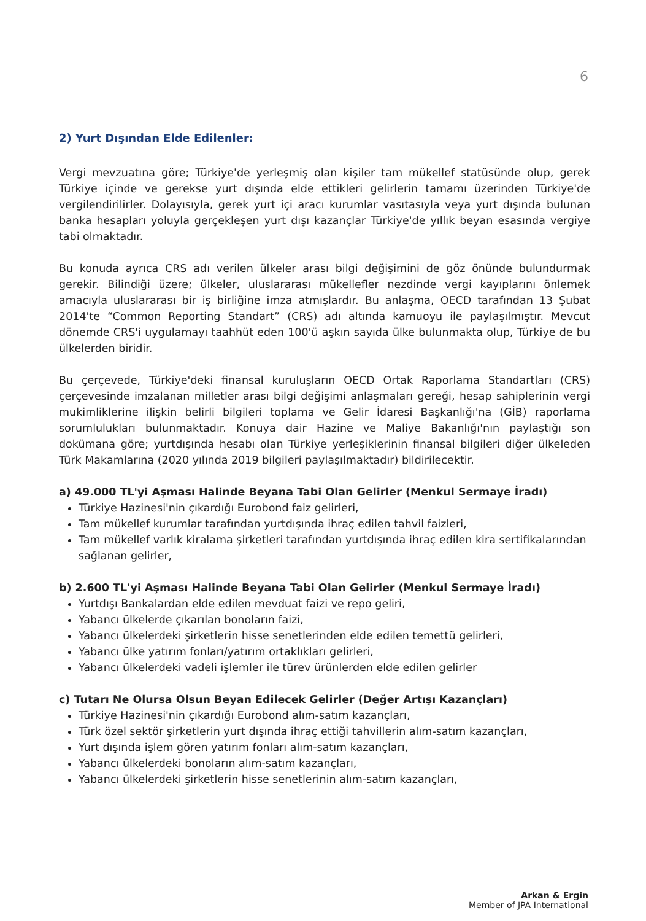6
2) Yurt Dışından Elde Edilenler:
Vergi mevzuatına göre; Türkiye'de yerleşmiş olan kişiler tam mükellef statüsünde olup, gerek Türkiye içinde ve gerekse yurt dışında elde ettikleri gelirlerin tamamı üzerinden Türkiye'de vergilendirilirler. Dolayısıyla, gerek yurt içi aracı kurumlar vasıtasıyla veya yurt dışında bulunan banka hesapları yoluyla gerçekleşen yurt dışı kazançlar Türkiye'de yıllık beyan esasında vergiye tabi olmaktadır.
Bu konuda ayrıca CRS adı verilen ülkeler arası bilgi değişimini de göz önünde bulundurmak gerekir. Bilindiği üzere; ülkeler, uluslararası mükellefler nezdinde vergi kayıplarını önlemek amacıyla uluslararası bir iş birliğine imza atmışlardır. Bu anlaşma, OECD tarafından 13 Şubat 2014'te “Common Reporting Standart” (CRS) adı altında kamuoyu ile paylaşılmıştır. Mevcut dönemde CRS'i uygulamayı taahhüt eden 100'ü aşkın sayıda ülke bulunmakta olup, Türkiye de bu ülkelerden biridir.
Bu çerçevede, Türkiye'deki finansal kuruluşların OECD Ortak Raporlama Standartları (CRS) çerçevesinde imzalanan milletler arası bilgi değişimi anlaşmaları gereği, hesap sahiplerinin vergi mukimliklerine ilişkin belirli bilgileri toplama ve Gelir İdaresi Başkanlığı'na (GİB) raporlama sorumlulukları bulunmaktadır. Konuya dair Hazine ve Maliye Bakanlığı'nın paylaştığı son dokümana göre; yurtdışında hesabı olan Türkiye yerleşiklerinin finansal bilgileri diğer ülkeleden Türk Makamlarına (2020 yılında 2019 bilgileri paylaşılmaktadır) bildirilecektir.
a) 49.000 TL'yi Aşması Halinde Beyana Tabi Olan Gelirler (Menkul Sermaye İradı)
Türkiye Hazinesi'nin çıkardığı Eurobond faiz gelirleri,
Tam mükellef kurumlar tarafından yurtdışında ihraç edilen tahvil faizleri,
Tam mükellef varlık kiralama şirketleri tarafından yurtdışında ihraç edilen kira sertifikalarından sağlanan gelirler,
b) 2.600 TL'yi Aşması Halinde Beyana Tabi Olan Gelirler (Menkul Sermaye İradı)
Yurtdışı Bankalardan elde edilen mevduat faizi ve repo geliri,
Yabancı ülkelerde çıkarılan bonoların faizi,
Yabancı ülkelerdeki şirketlerin hisse senetlerinden elde edilen temettü gelirleri,
Yabancı ülke yatırım fonları/yatırım ortaklıkları gelirleri,
Yabancı ülkelerdeki vadeli işlemler ile türev ürünlerden elde edilen gelirler
c) Tutarı Ne Olursa Olsun Beyan Edilecek Gelirler (Değer Artışı Kazançları)
Türkiye Hazinesi'nin çıkardığı Eurobond alım-satım kazançları,
Türk özel sektör şirketlerin yurt dışında ihraç ettiği tahvillerin alım-satım kazançları,
Yurt dışında işlem gören yatırım fonları alım-satım kazançları,
Yabancı ülkelerdeki bonoların alım-satım kazançları,
Yabancı ülkelerdeki şirketlerin hisse senetlerinin alım-satım kazançları,
Arkan & Ergin
Member of JPA International